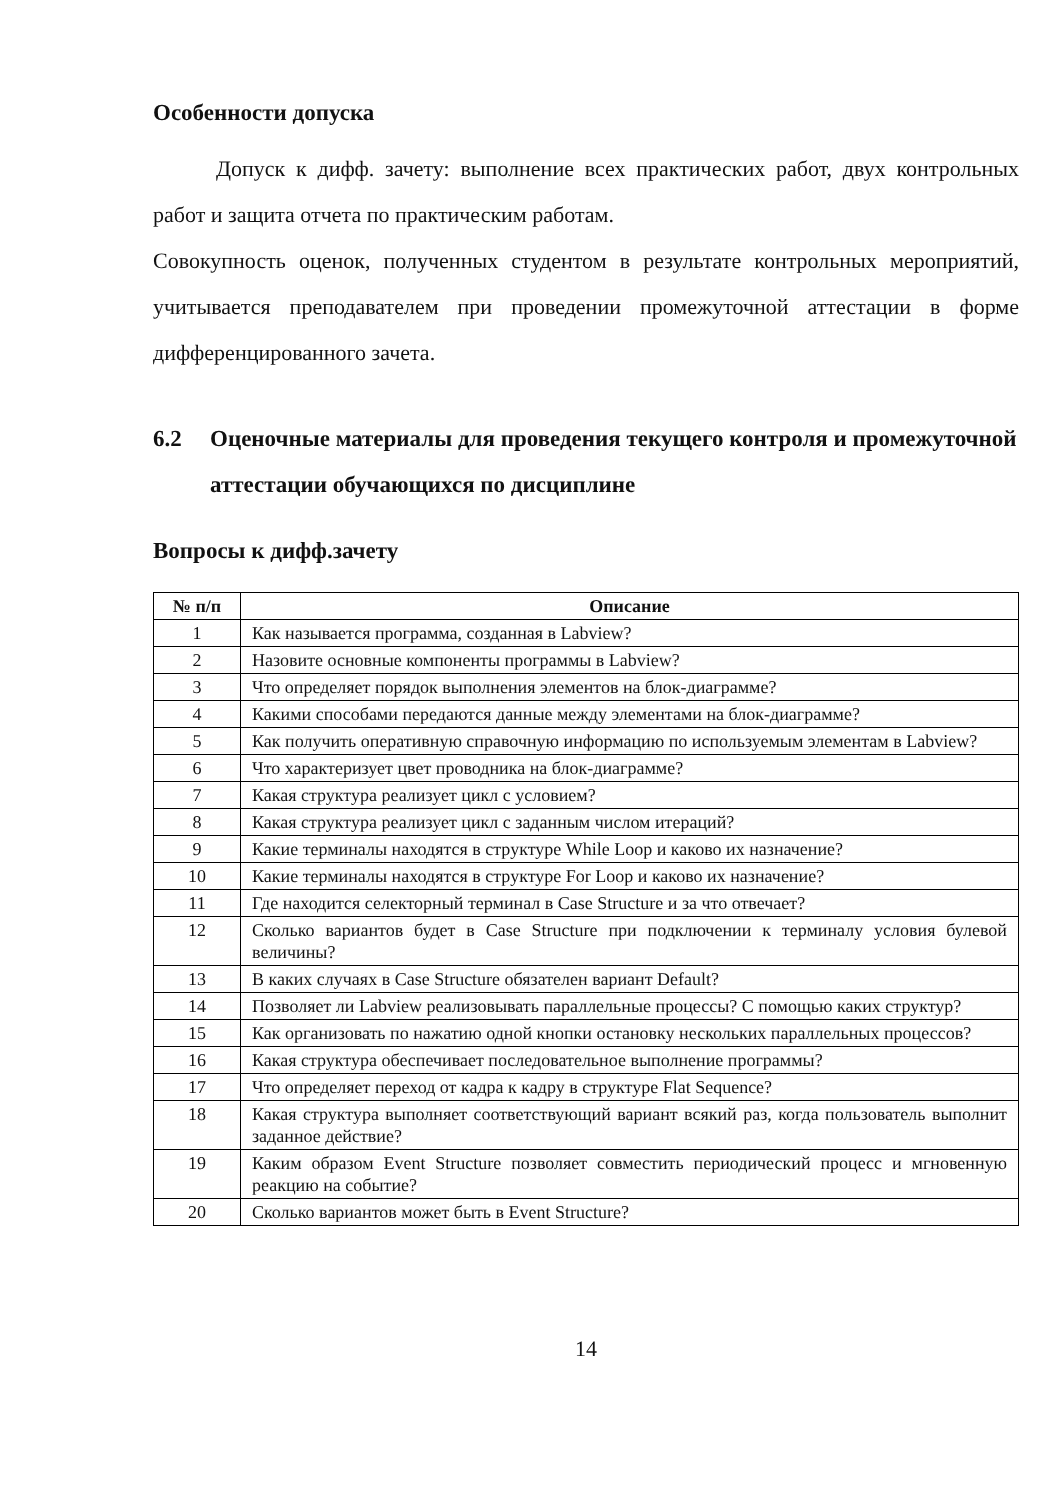Особенности допуска
Допуск к дифф. зачету: выполнение всех практических работ, двух контрольных работ и защита отчета по практическим работам.
Совокупность оценок, полученных студентом в результате контрольных мероприятий, учитывается преподавателем при проведении промежуточной аттестации в форме дифференцированного зачета.
6.2 Оценочные материалы для проведения текущего контроля и промежуточной аттестации обучающихся по дисциплине
Вопросы к дифф.зачету
| № п/п | Описание |
| --- | --- |
| 1 | Как называется программа, созданная в Labview? |
| 2 | Назовите основные компоненты программы в Labview? |
| 3 | Что определяет порядок выполнения элементов на блок-диаграмме? |
| 4 | Какими способами передаются данные между элементами на блок-диаграмме? |
| 5 | Как получить оперативную справочную информацию по используемым элементам в Labview? |
| 6 | Что характеризует цвет проводника на блок-диаграмме? |
| 7 | Какая структура реализует цикл с условием? |
| 8 | Какая структура реализует цикл с заданным числом итераций? |
| 9 | Какие терминалы находятся в структуре While Loop и каково их назначение? |
| 10 | Какие терминалы находятся в структуре For Loop и каково их назначение? |
| 11 | Где находится селекторный терминал в Case Structure и за что отвечает? |
| 12 | Сколько вариантов будет в Case Structure при подключении к терминалу условия булевой величины? |
| 13 | В каких случаях в Case Structure обязателен вариант Default? |
| 14 | Позволяет ли Labview реализовывать параллельные процессы? С помощью каких структур? |
| 15 | Как организовать по нажатию одной кнопки остановку нескольких параллельных процессов? |
| 16 | Какая структура обеспечивает последовательное выполнение программы? |
| 17 | Что определяет переход от кадра к кадру в структуре Flat Sequence? |
| 18 | Какая структура выполняет соответствующий вариант всякий раз, когда пользователь выполнит заданное действие? |
| 19 | Каким образом Event Structure позволяет совместить периодический процесс и мгновенную реакцию на событие? |
| 20 | Сколько вариантов может быть в Event Structure? |
14